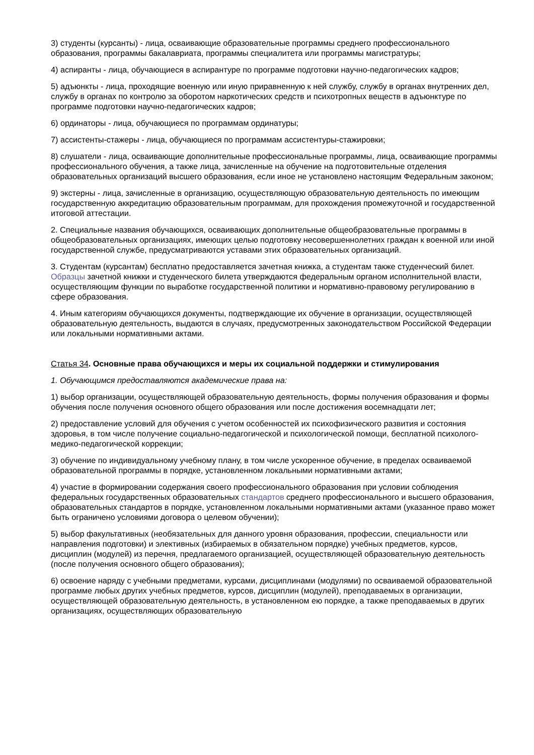3) студенты (курсанты) - лица, осваивающие образовательные программы среднего профессионального образования, программы бакалавриата, программы специалитета или программы магистратуры;
4) аспиранты - лица, обучающиеся в аспирантуре по программе подготовки научно-педагогических кадров;
5) адъюнкты - лица, проходящие военную или иную приравненную к ней службу, службу в органах внутренних дел, службу в органах по контролю за оборотом наркотических средств и психотропных веществ в адъюнктуре по программе подготовки научно-педагогических кадров;
6) ординаторы - лица, обучающиеся по программам ординатуры;
7) ассистенты-стажеры - лица, обучающиеся по программам ассистентуры-стажировки;
8) слушатели - лица, осваивающие дополнительные профессиональные программы, лица, осваивающие программы профессионального обучения, а также лица, зачисленные на обучение на подготовительные отделения образовательных организаций высшего образования, если иное не установлено настоящим Федеральным законом;
9) экстерны - лица, зачисленные в организацию, осуществляющую образовательную деятельность по имеющим государственную аккредитацию образовательным программам, для прохождения промежуточной и государственной итоговой аттестации.
2. Специальные названия обучающихся, осваивающих дополнительные общеобразовательные программы в общеобразовательных организациях, имеющих целью подготовку несовершеннолетних граждан к военной или иной государственной службе, предусматриваются уставами этих образовательных организаций.
3. Студентам (курсантам) бесплатно предоставляется зачетная книжка, а студентам также студенческий билет. Образцы зачетной книжки и студенческого билета утверждаются федеральным органом исполнительной власти, осуществляющим функции по выработке государственной политики и нормативно-правовому регулированию в сфере образования.
4. Иным категориям обучающихся документы, подтверждающие их обучение в организации, осуществляющей образовательную деятельность, выдаются в случаях, предусмотренных законодательством Российской Федерации или локальными нормативными актами.
Статья 34. Основные права обучающихся и меры их социальной поддержки и стимулирования
1. Обучающимся предоставляются академические права на:
1) выбор организации, осуществляющей образовательную деятельность, формы получения образования и формы обучения после получения основного общего образования или после достижения восемнадцати лет;
2) предоставление условий для обучения с учетом особенностей их психофизического развития и состояния здоровья, в том числе получение социально-педагогической и психологической помощи, бесплатной психолого-медико-педагогической коррекции;
3) обучение по индивидуальному учебному плану, в том числе ускоренное обучение, в пределах осваиваемой образовательной программы в порядке, установленном локальными нормативными актами;
4) участие в формировании содержания своего профессионального образования при условии соблюдения федеральных государственных образовательных стандартов среднего профессионального и высшего образования, образовательных стандартов в порядке, установленном локальными нормативными актами (указанное право может быть ограничено условиями договора о целевом обучении);
5) выбор факультативных (необязательных для данного уровня образования, профессии, специальности или направления подготовки) и элективных (избираемых в обязательном порядке) учебных предметов, курсов, дисциплин (модулей) из перечня, предлагаемого организацией, осуществляющей образовательную деятельность (после получения основного общего образования);
6) освоение наряду с учебными предметами, курсами, дисциплинами (модулями) по осваиваемой образовательной программе любых других учебных предметов, курсов, дисциплин (модулей), преподаваемых в организации, осуществляющей образовательную деятельность, в установленном ею порядке, а также преподаваемых в других организациях, осуществляющих образовательную